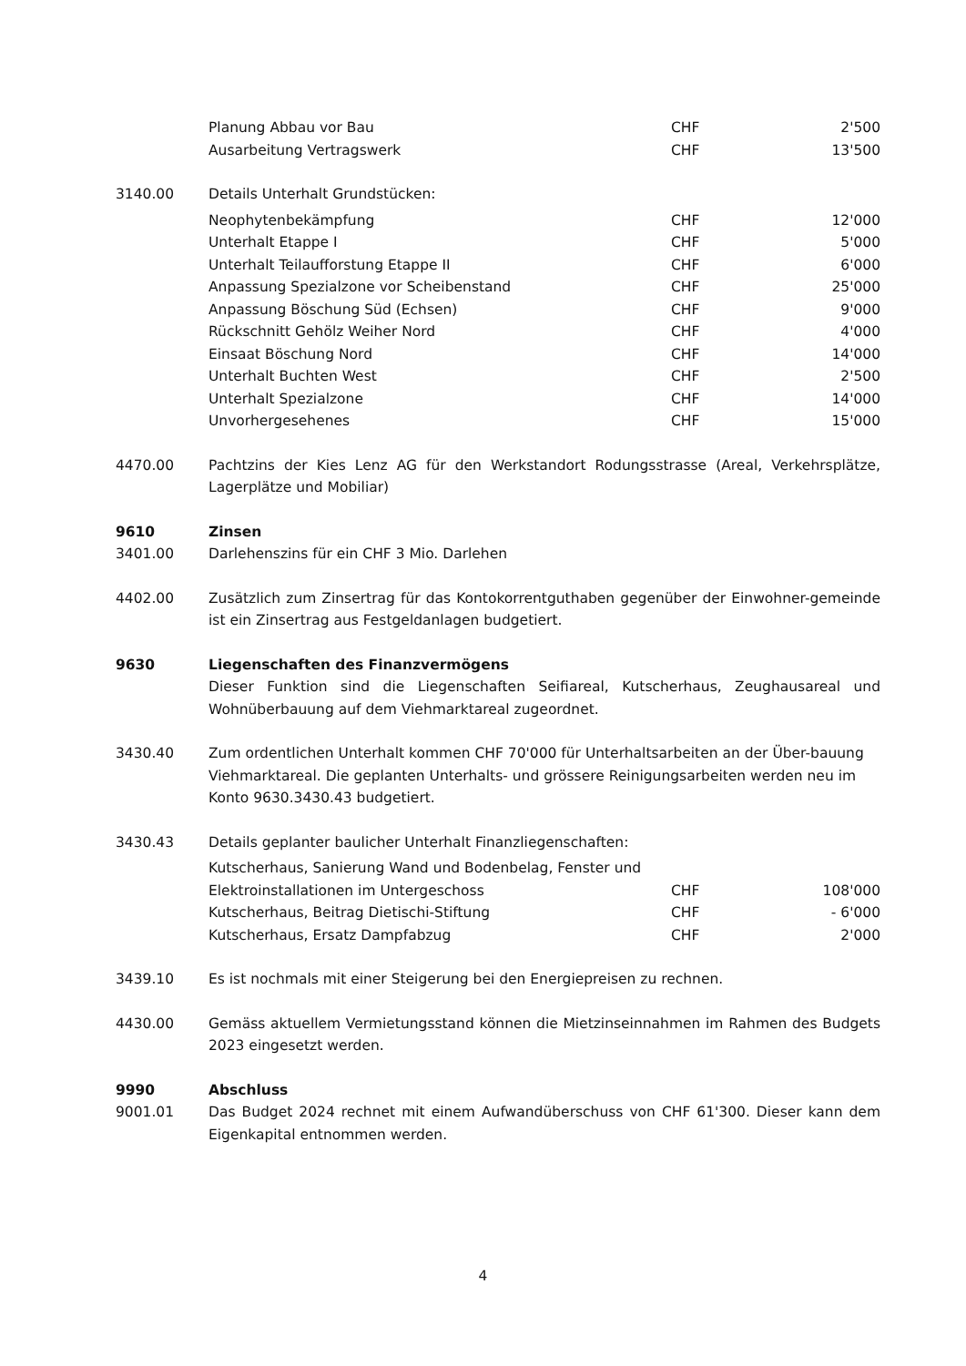| Planung Abbau vor Bau | CHF | 2'500 |
| Ausarbeitung Vertragswerk | CHF | 13'500 |
3140.00 Details Unterhalt Grundstücken:
| Neophytenbekämpfung | CHF | 12'000 |
| Unterhalt Etappe I | CHF | 5'000 |
| Unterhalt Teilaufforstung Etappe II | CHF | 6'000 |
| Anpassung Spezialzone vor Scheibenstand | CHF | 25'000 |
| Anpassung Böschung Süd (Echsen) | CHF | 9'000 |
| Rückschnitt Gehölz Weiher Nord | CHF | 4'000 |
| Einsaat Böschung Nord | CHF | 14'000 |
| Unterhalt Buchten West | CHF | 2'500 |
| Unterhalt Spezialzone | CHF | 14'000 |
| Unvorhergesehenes | CHF | 15'000 |
4470.00 Pachtzins der Kies Lenz AG für den Werkstandort Rodungsstrasse (Areal, Verkehrsplätze, Lagerplätze und Mobiliar)
9610 Zinsen
3401.00 Darlehenszins für ein CHF 3 Mio. Darlehen
4402.00 Zusätzlich zum Zinsertrag für das Kontokorrentguthaben gegenüber der Einwohner-gemeinde ist ein Zinsertrag aus Festgeldanlagen budgetiert.
9630 Liegenschaften des Finanzvermögens
Dieser Funktion sind die Liegenschaften Seifiareal, Kutscherhaus, Zeughausareal und Wohnüberbauung auf dem Viehmarktareal zugeordnet.
3430.40 Zum ordentlichen Unterhalt kommen CHF 70'000 für Unterhaltsarbeiten an der Über-bauung Viehmarktareal. Die geplanten Unterhalts- und grössere Reinigungsarbeiten werden neu im Konto 9630.3430.43 budgetiert.
3430.43 Details geplanter baulicher Unterhalt Finanzliegenschaften:
| Kutscherhaus, Sanierung Wand und Bodenbelag, Fenster und Elektroinstallationen im Untergeschoss | CHF | 108'000 |
| Kutscherhaus, Beitrag Dietischi-Stiftung | CHF | - 6'000 |
| Kutscherhaus, Ersatz Dampfabzug | CHF | 2'000 |
3439.10 Es ist nochmals mit einer Steigerung bei den Energiepreisen zu rechnen.
4430.00 Gemäss aktuellem Vermietungsstand können die Mietzinseinnahmen im Rahmen des Budgets 2023 eingesetzt werden.
9990 Abschluss
9001.01 Das Budget 2024 rechnet mit einem Aufwandüberschuss von CHF 61'300. Dieser kann dem Eigenkapital entnommen werden.
4